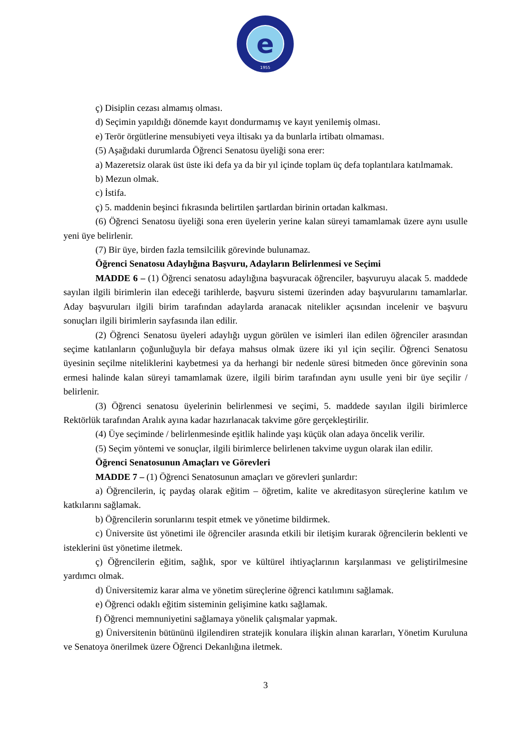e
1955
ç) Disiplin cezası almamış olması.
d) Seçimin yapıldığı dönemde kayıt dondurmamış ve kayıt yenilemiş olması.
e) Terör örgütlerine mensubiyeti veya iltisakı ya da bunlarla irtibatı olmaması.
(5) Aşağıdaki durumlarda Öğrenci Senatosu üyeliği sona erer:
a) Mazeretsiz olarak üst üste iki defa ya da bir yıl içinde toplam üç defa toplantılara katılmamak.
b) Mezun olmak.
c) İstifa.
ç) 5. maddenin beşinci fıkrasında belirtilen şartlardan birinin ortadan kalkması.
(6) Öğrenci Senatosu üyeliği sona eren üyelerin yerine kalan süreyi tamamlamak üzere aynı usulle yeni üye belirlenir.
(7) Bir üye, birden fazla temsilcilik görevinde bulunamaz.
Öğrenci Senatosu Adaylığına Başvuru, Adayların Belirlenmesi ve Seçimi
MADDE 6 – (1) Öğrenci senatosu adaylığına başvuracak öğrenciler, başvuruyu alacak 5. maddede sayılan ilgili birimlerin ilan edeceği tarihlerde, başvuru sistemi üzerinden aday başvurularını tamamlarlar. Aday başvuruları ilgili birim tarafından adaylarda aranacak nitelikler açısından incelenir ve başvuru sonuçları ilgili birimlerin sayfasında ilan edilir.
(2) Öğrenci Senatosu üyeleri adaylığı uygun görülen ve isimleri ilan edilen öğrenciler arasından seçime katılanların çoğunluğuyla bir defaya mahsus olmak üzere iki yıl için seçilir. Öğrenci Senatosu üyesinin seçilme niteliklerini kaybetmesi ya da herhangi bir nedenle süresi bitmeden önce görevinin sona ermesi halinde kalan süreyi tamamlamak üzere, ilgili birim tarafından aynı usulle yeni bir üye seçilir / belirlenir.
(3) Öğrenci senatosu üyelerinin belirlenmesi ve seçimi, 5. maddede sayılan ilgili birimlerce Rektörlük tarafından Aralık ayına kadar hazırlanacak takvime göre gerçekleştirilir.
(4) Üye seçiminde / belirlenmesinde eşitlik halinde yaşı küçük olan adaya öncelik verilir.
(5) Seçim yöntemi ve sonuçlar, ilgili birimlerce belirlenen takvime uygun olarak ilan edilir.
Öğrenci Senatosunun Amaçları ve Görevleri
MADDE 7 – (1) Öğrenci Senatosunun amaçları ve görevleri şunlardır:
a) Öğrencilerin, iç paydaş olarak eğitim – öğretim, kalite ve akreditasyon süreçlerine katılım ve katkılarını sağlamak.
b) Öğrencilerin sorunlarını tespit etmek ve yönetime bildirmek.
c) Üniversite üst yönetimi ile öğrenciler arasında etkili bir iletişim kurarak öğrencilerin beklenti ve isteklerini üst yönetime iletmek.
ç) Öğrencilerin eğitim, sağlık, spor ve kültürel ihtiyaçlarının karşılanması ve geliştirilmesine yardımcı olmak.
d) Üniversitemiz karar alma ve yönetim süreçlerine öğrenci katılımını sağlamak.
e) Öğrenci odaklı eğitim sisteminin gelişimine katkı sağlamak.
f) Öğrenci memnuniyetini sağlamaya yönelik çalışmalar yapmak.
g) Üniversitenin bütününü ilgilendiren stratejik konulara ilişkin alınan kararları, Yönetim Kuruluna ve Senatoya önerilmek üzere Öğrenci Dekanlığına iletmek.
3